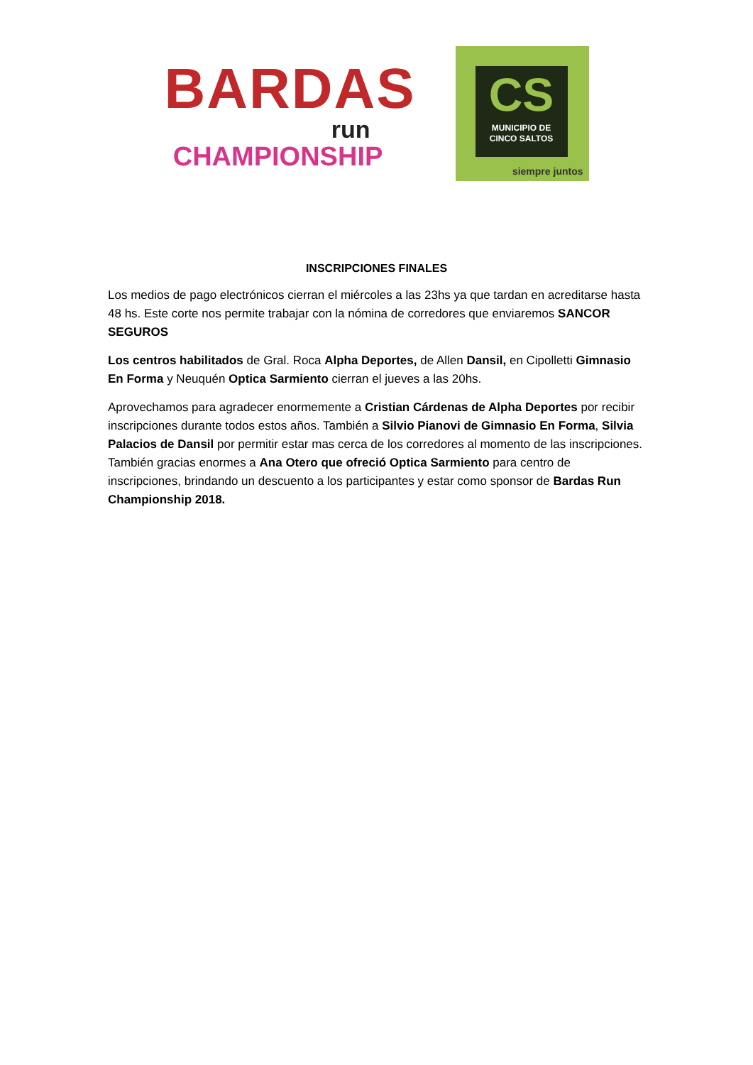BARDAS
run
CHAMPIONSHIP
CS
MUNICIPIO DE
CINCO SALTOS
siempre juntos
INSCRIPCIONES FINALES
Los medios de pago electrónicos cierran el miércoles a las 23hs ya que tardan en acreditarse hasta 48 hs. Este corte nos permite trabajar con la nómina de corredores que enviaremos SANCOR SEGUROS
Los centros habilitados de Gral. Roca Alpha Deportes, de Allen Dansil, en Cipolletti Gimnasio En Forma y Neuquén Optica Sarmiento cierran el jueves a las 20hs.
Aprovechamos para agradecer enormemente a Cristian Cárdenas de Alpha Deportes por recibir inscripciones durante todos estos años. También a Silvio Pianovi de Gimnasio En Forma, Silvia Palacios de Dansil por permitir estar mas cerca de los corredores al momento de las inscripciones. También gracias enormes a Ana Otero que ofreció Optica Sarmiento para centro de inscripciones, brindando un descuento a los participantes y estar como sponsor de Bardas Run Championship 2018.